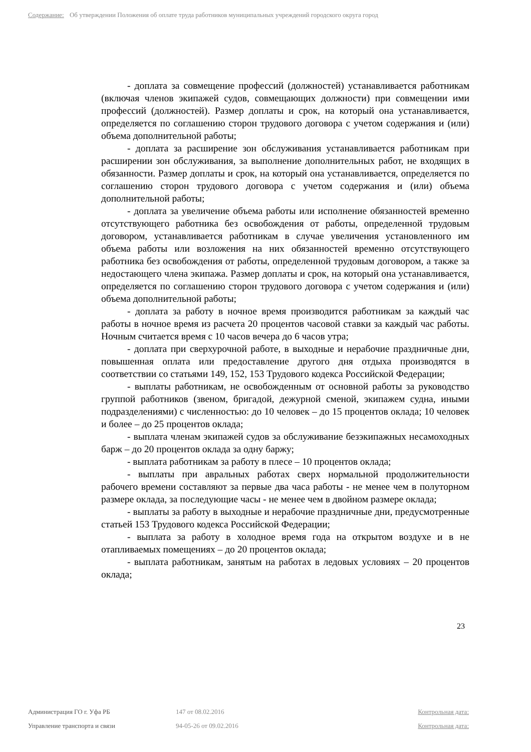Содержание: Об утверждении Положения об оплате труда работников муниципальных учреждений городского округа город
- доплата за совмещение профессий (должностей) устанавливается работникам (включая членов экипажей судов, совмещающих должности) при совмещении ими профессий (должностей). Размер доплаты и срок, на который она устанавливается, определяется по соглашению сторон трудового договора с учетом содержания и (или) объема дополнительной работы;
- доплата за расширение зон обслуживания устанавливается работникам при расширении зон обслуживания, за выполнение дополнительных работ, не входящих в обязанности. Размер доплаты и срок, на который она устанавливается, определяется по соглашению сторон трудового договора с учетом содержания и (или) объема дополнительной работы;
- доплата за увеличение объема работы или исполнение обязанностей временно отсутствующего работника без освобождения от работы, определенной трудовым договором, устанавливается работникам в случае увеличения установленного им объема работы или возложения на них обязанностей временно отсутствующего работника без освобождения от работы, определенной трудовым договором, а также за недостающего члена экипажа. Размер доплаты и срок, на который она устанавливается, определяется по соглашению сторон трудового договора с учетом содержания и (или) объема дополнительной работы;
- доплата за работу в ночное время производится работникам за каждый час работы в ночное время из расчета 20 процентов часовой ставки за каждый час работы. Ночным считается время с 10 часов вечера до 6 часов утра;
- доплата при сверхурочной работе, в выходные и нерабочие праздничные дни, повышенная оплата или предоставление другого дня отдыха производятся в соответствии со статьями 149, 152, 153 Трудового кодекса Российской Федерации;
- выплаты работникам, не освобожденным от основной работы за руководство группой работников (звеном, бригадой, дежурной сменой, экипажем судна, иными подразделениями) с численностью: до 10 человек – до 15 процентов оклада; 10 человек и более – до 25 процентов оклада;
- выплата членам экипажей судов за обслуживание безэкипажных несамоходных барж – до 20 процентов оклада за одну баржу;
- выплата работникам за работу в плесе – 10 процентов оклада;
- выплаты при авральных работах сверх нормальной продолжительности рабочего времени составляют за первые два часа работы - не менее чем в полуторном размере оклада, за последующие часы - не менее чем в двойном размере оклада;
- выплаты за работу в выходные и нерабочие праздничные дни, предусмотренные статьей 153 Трудового кодекса Российской Федерации;
- выплата за работу в холодное время года на открытом воздухе и в не отапливаемых помещениях – до 20 процентов оклада;
- выплата работникам, занятым на работах в ледовых условиях – 20 процентов оклада;
23
Администрация ГО г. Уфа РБ 147 от 08.02.2016 Контрольная дата:
Управление транспорта и связи 94-05-26 от 09.02.2016 Контрольная дата: